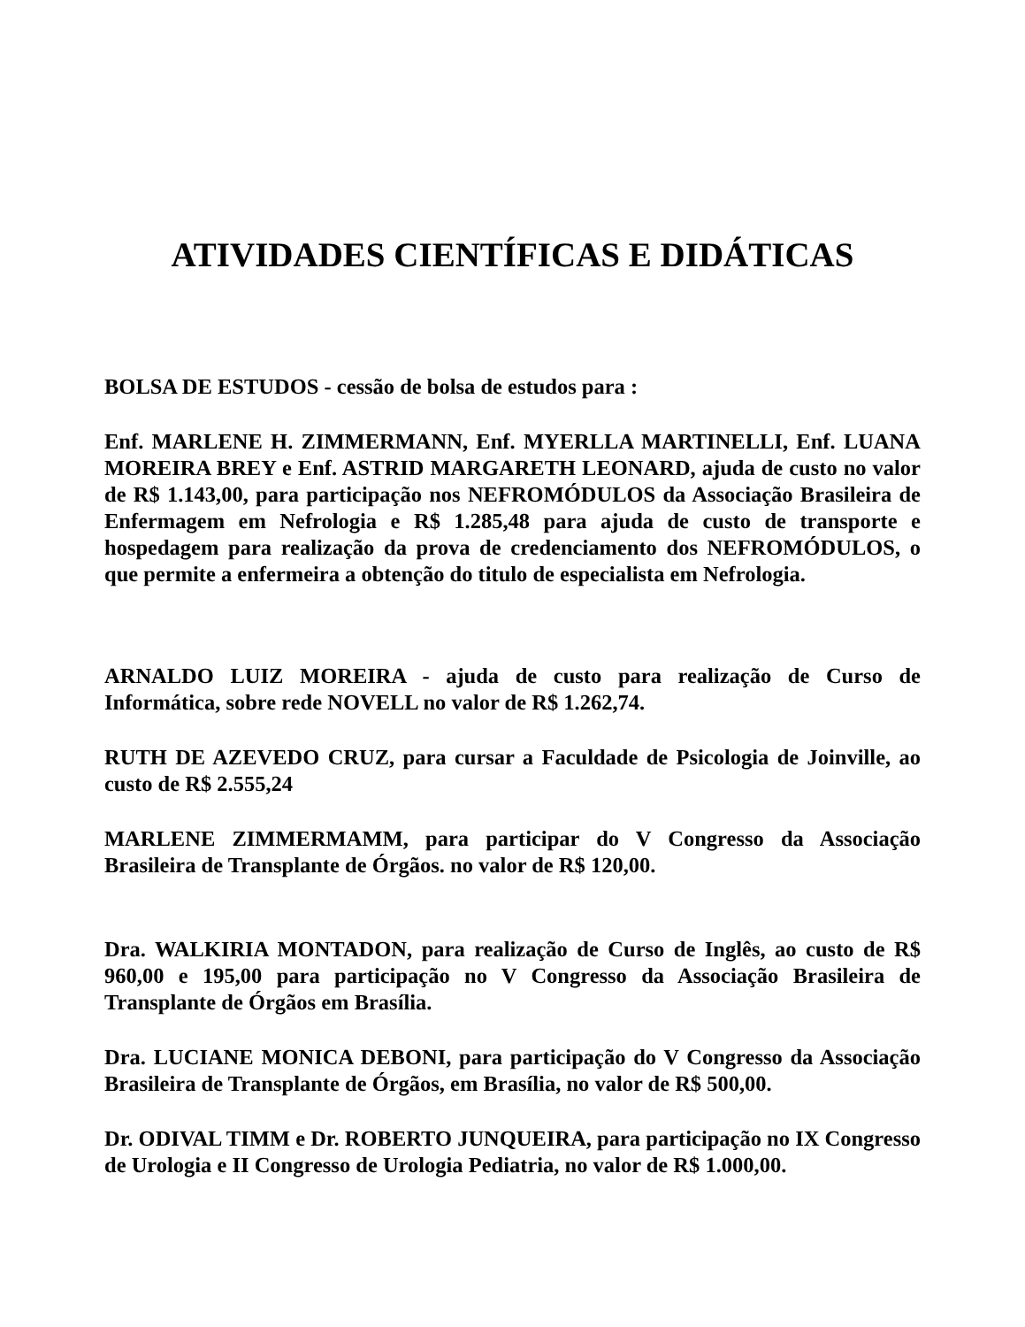ATIVIDADES CIENTÍFICAS E DIDÁTICAS
BOLSA DE ESTUDOS - cessão de bolsa de estudos para :
Enf. MARLENE H. ZIMMERMANN, Enf. MYERLLA MARTINELLI, Enf. LUANA MOREIRA BREY e Enf. ASTRID MARGARETH LEONARD, ajuda de custo no valor de R$ 1.143,00, para participação nos NEFROMÓDULOS da Associação Brasileira de Enfermagem em Nefrologia e R$ 1.285,48 para ajuda de custo de transporte e hospedagem para realização da prova de credenciamento dos NEFROMÓDULOS, o que permite a enfermeira a obtenção do titulo de especialista em Nefrologia.
ARNALDO LUIZ MOREIRA - ajuda de custo para realização de Curso de Informática, sobre rede NOVELL no valor de R$ 1.262,74.
RUTH DE AZEVEDO CRUZ, para cursar a Faculdade de Psicologia de Joinville, ao custo de R$ 2.555,24
MARLENE ZIMMERMAMM, para participar do V Congresso da Associação Brasileira de Transplante de Órgãos. no valor de R$ 120,00.
Dra. WALKIRIA MONTADON, para realização de Curso de Inglês, ao custo de R$ 960,00 e 195,00 para participação no V Congresso da Associação Brasileira de Transplante de Órgãos em Brasília.
Dra. LUCIANE MONICA DEBONI, para participação do V Congresso da Associação Brasileira de Transplante de Órgãos, em Brasília, no valor de R$ 500,00.
Dr. ODIVAL TIMM e Dr. ROBERTO JUNQUEIRA, para participação no IX Congresso de Urologia e II Congresso de Urologia Pediatria, no valor de R$ 1.000,00.